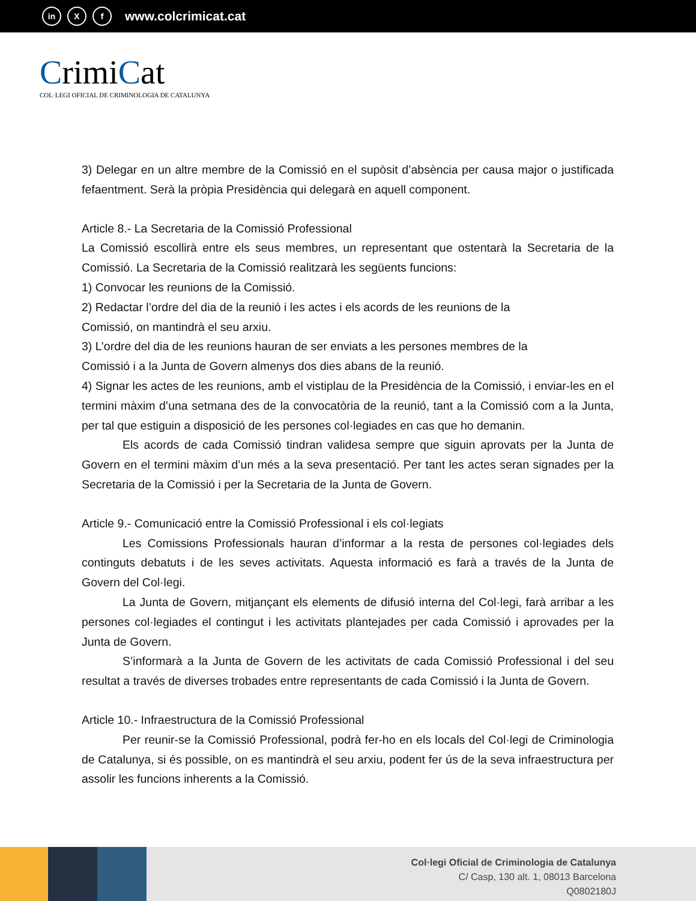in X f
www.colcrimicat.cat
CrimiCat
COL·LEGI OFICIAL DE CRIMINOLOGIA DE CATALUNYA
3) Delegar en un altre membre de la Comissió en el supòsit d’absència per causa major o justificada fefaentment. Serà la pròpia Presidència qui delegarà en aquell component.
Article 8.- La Secretaria de la Comissió Professional
La Comissió escollirà entre els seus membres, un representant que ostentarà la Secretaria de la Comissió. La Secretaria de la Comissió realitzarà les següents funcions:
1) Convocar les reunions de la Comissió.
2) Redactar l’ordre del dia de la reunió i les actes i els acords de les reunions de la
Comissió, on mantindrà el seu arxiu.
3) L’ordre del dia de les reunions hauran de ser enviats a les persones membres de la
Comissió i a la Junta de Govern almenys dos dies abans de la reunió.
4) Signar les actes de les reunions, amb el vistiplau de la Presidència de la Comissió, i enviar-les en el termini màxim d’una setmana des de la convocatòria de la reunió, tant a la Comissió com a la Junta, per tal que estiguin a disposició de les persones col·legiades en cas que ho demanin.
Els acords de cada Comissió tindran validesa sempre que siguin aprovats per la Junta de Govern en el termini màxim d’un més a la seva presentació. Per tant les actes seran signades per la Secretaria de la Comissió i per la Secretaria de la Junta de Govern.
Article 9.- Comunicació entre la Comissió Professional i els col·legiats
Les Comissions Professionals hauran d’informar a la resta de persones col·legiades dels continguts debatuts i de les seves activitats. Aquesta informació es farà a través de la Junta de Govern del Col·legi.
La Junta de Govern, mitjançant els elements de difusió interna del Col·legi, farà arribar a les persones col·legiades el contingut i les activitats plantejades per cada Comissió i aprovades per la Junta de Govern.
S’informarà a la Junta de Govern de les activitats de cada Comissió Professional i del seu resultat a través de diverses trobades entre representants de cada Comissió i la Junta de Govern.
Article 10.- Infraestructura de la Comissió Professional
Per reunir-se la Comissió Professional, podrà fer-ho en els locals del Col·legi de Criminologia de Catalunya, si és possible, on es mantindrà el seu arxiu, podent fer ús de la seva infraestructura per assolir les funcions inherents a la Comissió.
Col·legi Oficial de Criminologia de Catalunya
C/ Casp, 130 alt. 1, 08013 Barcelona
Q0802180J